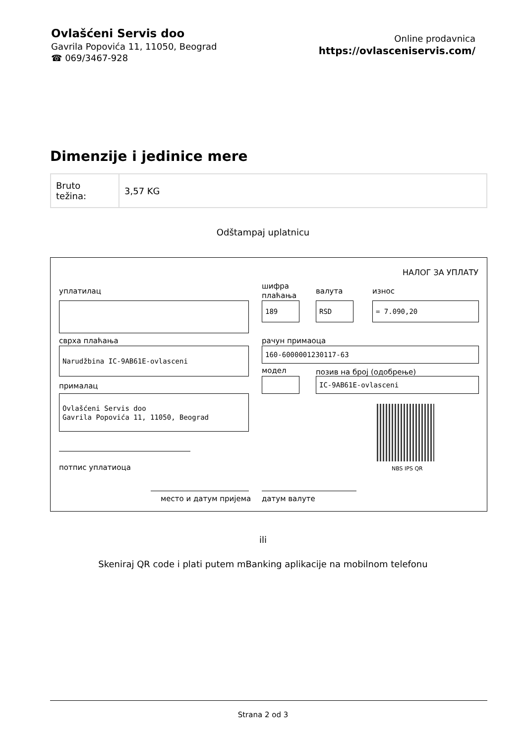Ovlašćeni Servis doo
Gavrila Popovića 11, 11050, Beograd
☎ 069/3467-928
Online prodavnica
https://ovlasceniservis.com/
Dimenzije i jedinice mere
| Bruto težina: | 3,57 KG |
Odštampaj uplatnicu
НАЛОГ ЗА УПЛАТУ
уплатилац
шифра
плаћања
валута износ
189 RSD = 7.090,20
сврха плаћања рачун примаоца
Narudžbina IC-9AB61E-ovlasceni 160-6000001230117-63
модел позив на број (одобрење)
IC-9AB61E-ovlasceni
прималац
Ovlašćeni Servis doo
Gavrila Popovića 11, 11050, Beograd
NBS IPS QR
потпис уплатиоца
место и датум пријема датум валуте
ili
Skeniraj QR code i plati putem mBanking aplikacije na mobilnom telefonu
Strana 2 od 3